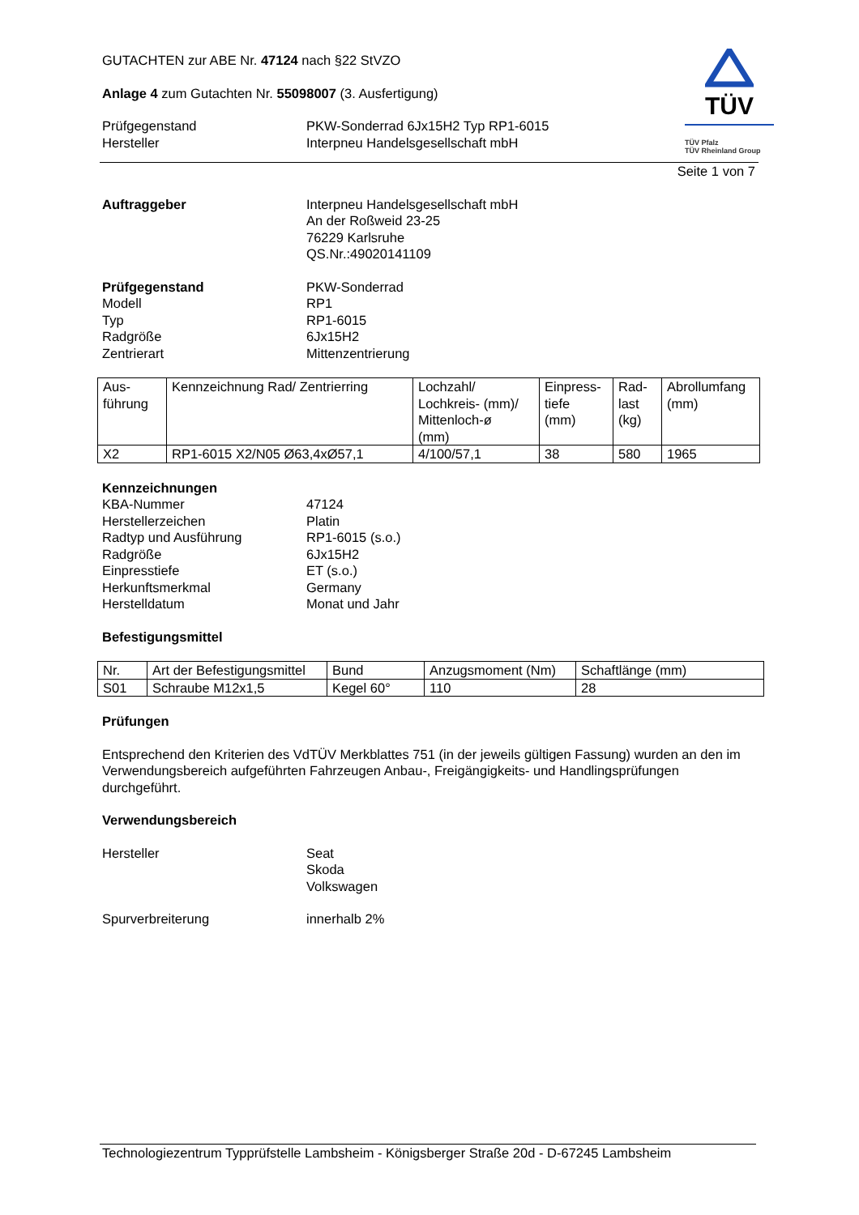TÜV
TÜV Pfalz
TÜV Rheinland Group
GUTACHTEN zur ABE Nr. 47124 nach §22 StVZO
Anlage 4 zum Gutachten Nr. 55098007 (3. Ausfertigung)
Prüfgegenstand
Hersteller
PKW-Sonderrad 6Jx15H2 Typ RP1-6015
Interpneu Handelsgesellschaft mbH
Seite 1 von 7
Auftraggeber Interpneu Handelsgesellschaft mbH
An der Roßweid 23-25
76229 Karlsruhe
QS.Nr.:49020141109
Prüfgegenstand
Modell
Typ
Radgröße
Zentrierart
PKW-Sonderrad
RP1
RP1-6015
6Jx15H2
Mittenzentrierung
| Aus- führung | Kennzeichnung Rad/ Zentrierring | Lochzahl/ Lochkreis- (mm)/ Mittenloch-ø (mm) | Einpress- tiefe (mm) | Rad- last (kg) | Abrollumfang (mm) |
| X2 | RP1-6015 X2/N05 Ø63,4xØ57,1 | 4/100/57,1 | 38 | 580 | 1965 |
Kennzeichnungen
KBA-Nummer
Herstellerzeichen
Radtyp und Ausführung
Radgröße
Einpresstiefe
Herkunftsmerkmal
Herstelldatum
47124
Platin
RP1-6015 (s.o.)
6Jx15H2
ET (s.o.)
Germany
Monat und Jahr
Befestigungsmittel
| Nr. | Art der Befestigungsmittel | Bund | Anzugsmoment (Nm) | Schaftlänge (mm) |
| S01 | Schraube M12x1,5 | Kegel 60° | 110 | 28 |
Prüfungen
Entsprechend den Kriterien des VdTÜV Merkblattes 751 (in der jeweils gültigen Fassung) wurden an den im Verwendungsbereich aufgeführten Fahrzeugen Anbau-, Freigängigkeits- und Handlingsprüfungen durchgeführt.
Verwendungsbereich
Hersteller Seat
Skoda
Volkswagen
Spurverbreiterung innerhalb 2%
Technologiezentrum Typprüfstelle Lambsheim - Königsberger Straße 20d - D-67245 Lambsheim